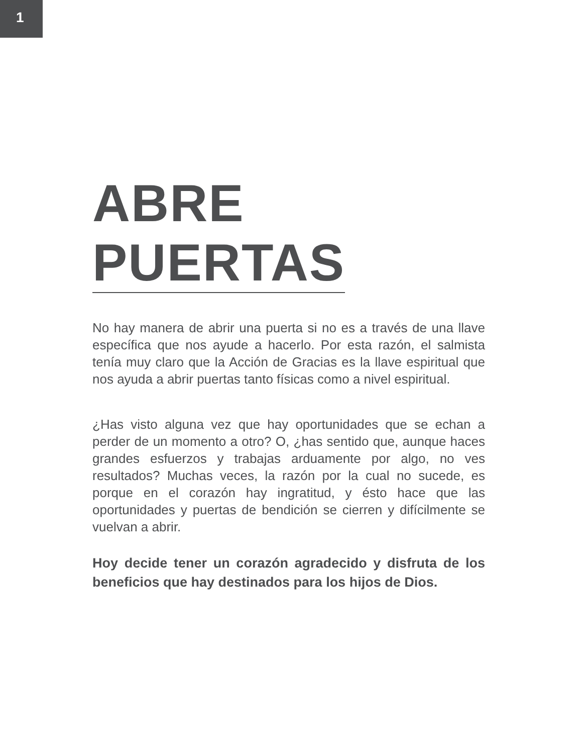1
ABRE
PUERTAS
No hay manera de abrir una puerta si no es a través de una llave específica que nos ayude a hacerlo. Por esta razón, el salmista tenía muy claro que la Acción de Gracias es la llave espiritual que nos ayuda a abrir puertas tanto físicas como a nivel espiritual.
¿Has visto alguna vez que hay oportunidades que se echan a perder de un momento a otro? O, ¿has sentido que, aunque haces grandes esfuerzos y trabajas arduamente por algo, no ves resultados? Muchas veces, la razón por la cual no sucede, es porque en el corazón hay ingratitud, y ésto hace que las oportunidades y puertas de bendición se cierren y difícilmente se vuelvan a abrir.
Hoy decide tener un corazón agradecido y disfruta de los beneficios que hay destinados para los hijos de Dios.